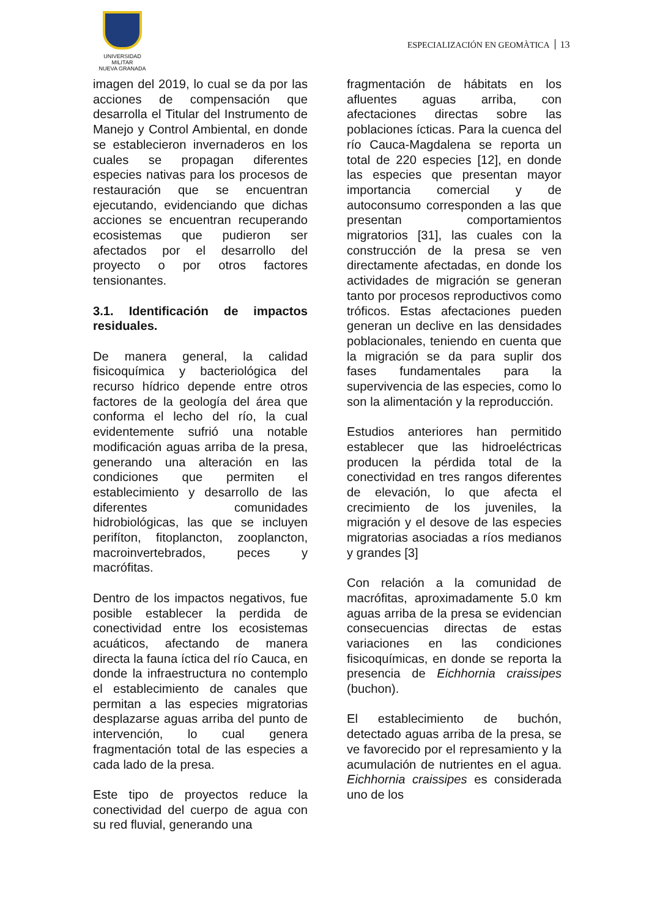UNIVERSIDAD MILITAR
NUEVA GRANADA
ESPECIALIZACIÓN EN GEOMÀTICA 13
imagen del 2019, lo cual se da por las acciones de compensación que desarrolla el Titular del Instrumento de Manejo y Control Ambiental, en donde se establecieron invernaderos en los cuales se propagan diferentes especies nativas para los procesos de restauración que se encuentran ejecutando, evidenciando que dichas acciones se encuentran recuperando ecosistemas que pudieron ser afectados por el desarrollo del proyecto o por otros factores tensionantes.
3.1. Identificación de impactos residuales.
De manera general, la calidad fisicoquímica y bacteriológica del recurso hídrico depende entre otros factores de la geología del área que conforma el lecho del río, la cual evidentemente sufrió una notable modificación aguas arriba de la presa, generando una alteración en las condiciones que permiten el establecimiento y desarrollo de las diferentes comunidades hidrobiológicas, las que se incluyen perifíton, fitoplancton, zooplancton, macroinvertebrados, peces y macrófitas.
Dentro de los impactos negativos, fue posible establecer la perdida de conectividad entre los ecosistemas acuáticos, afectando de manera directa la fauna íctica del río Cauca, en donde la infraestructura no contemplo el establecimiento de canales que permitan a las especies migratorias desplazarse aguas arriba del punto de intervención, lo cual genera fragmentación total de las especies a cada lado de la presa.
Este tipo de proyectos reduce la conectividad del cuerpo de agua con su red fluvial, generando una
fragmentación de hábitats en los afluentes aguas arriba, con afectaciones directas sobre las poblaciones ícticas. Para la cuenca del río Cauca-Magdalena se reporta un total de 220 especies [12], en donde las especies que presentan mayor importancia comercial y de autoconsumo corresponden a las que presentan comportamientos migratorios [31], las cuales con la construcción de la presa se ven directamente afectadas, en donde los actividades de migración se generan tanto por procesos reproductivos como tróficos. Estas afectaciones pueden generan un declive en las densidades poblacionales, teniendo en cuenta que la migración se da para suplir dos fases fundamentales para la supervivencia de las especies, como lo son la alimentación y la reproducción.
Estudios anteriores han permitido establecer que las hidroeléctricas producen la pérdida total de la conectividad en tres rangos diferentes de elevación, lo que afecta el crecimiento de los juveniles, la migración y el desove de las especies migratorias asociadas a ríos medianos y grandes [3]
Con relación a la comunidad de macrófitas, aproximadamente 5.0 km aguas arriba de la presa se evidencian consecuencias directas de estas variaciones en las condiciones fisicoquímicas, en donde se reporta la presencia de Eichhornia craissipes (buchon).
El establecimiento de buchón, detectado aguas arriba de la presa, se ve favorecido por el represamiento y la acumulación de nutrientes en el agua. Eichhornia craissipes es considerada uno de los